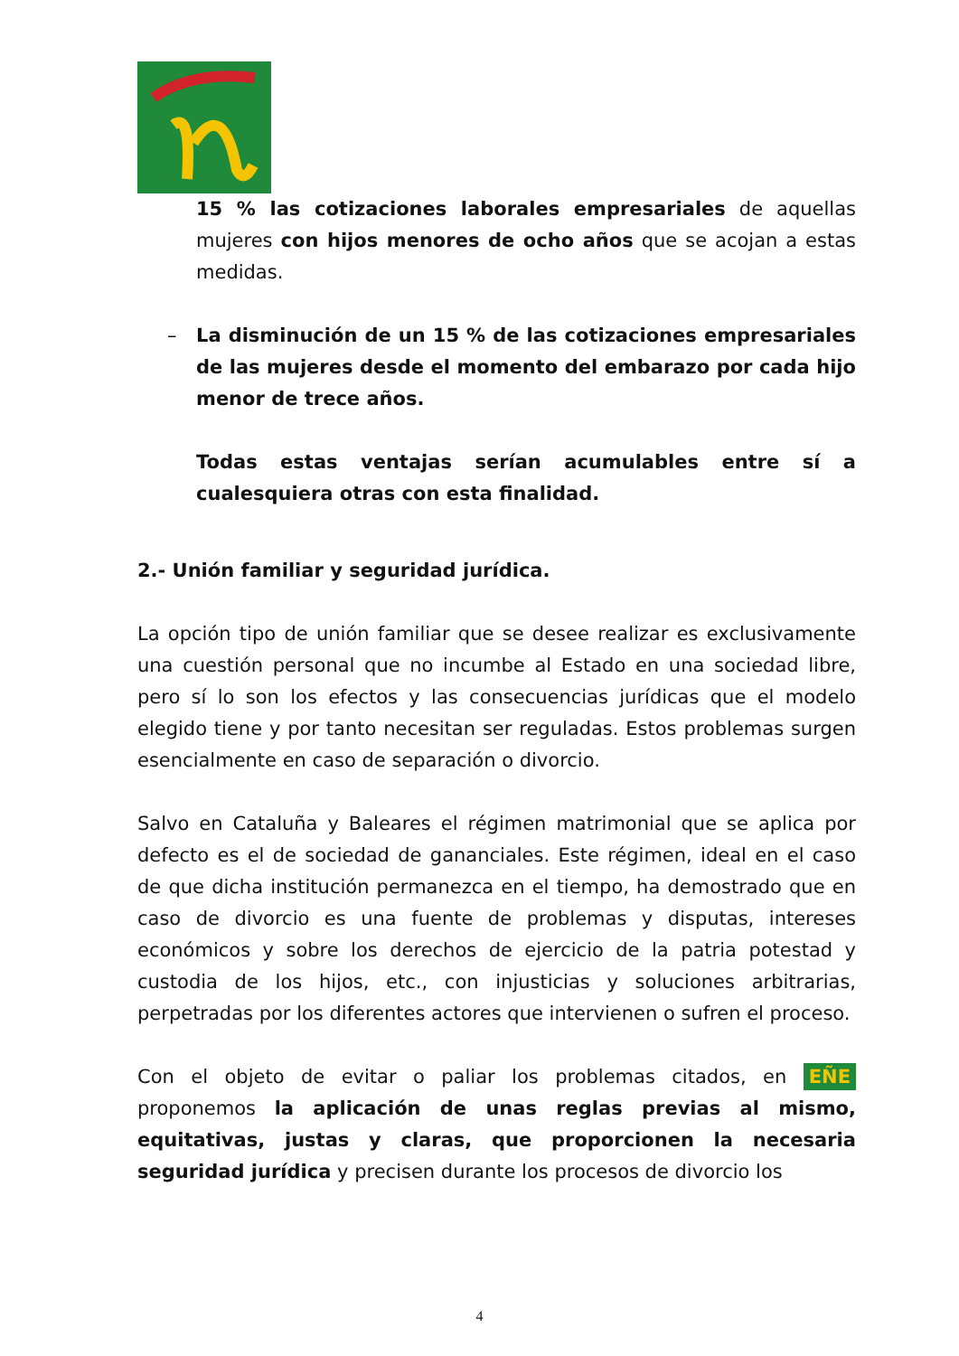15 % las cotizaciones laborales empresariales de aquellas mujeres con hijos menores de ocho años que se acojan a estas medidas.
– La disminución de un 15 % de las cotizaciones empresariales de las mujeres desde el momento del embarazo por cada hijo menor de trece años.
Todas estas ventajas serían acumulables entre sí a cualesquiera otras con esta finalidad.
2.- Unión familiar y seguridad jurídica.
La opción tipo de unión familiar que se desee realizar es exclusivamente una cuestión personal que no incumbe al Estado en una sociedad libre, pero sí lo son los efectos y las consecuencias jurídicas que el modelo elegido tiene y por tanto necesitan ser reguladas. Estos problemas surgen esencialmente en caso de separación o divorcio.
Salvo en Cataluña y Baleares el régimen matrimonial que se aplica por defecto es el de sociedad de gananciales. Este régimen, ideal en el caso de que dicha institución permanezca en el tiempo, ha demostrado que en caso de divorcio es una fuente de problemas y disputas, intereses económicos y sobre los derechos de ejercicio de la patria potestad y custodia de los hijos, etc., con injusticias y soluciones arbitrarias, perpetradas por los diferentes actores que intervienen o sufren el proceso.
Con el objeto de evitar o paliar los problemas citados, en EÑE proponemos la aplicación de unas reglas previas al mismo, equitativas, justas y claras, que proporcionen la necesaria seguridad jurídica y precisen durante los procesos de divorcio los
4